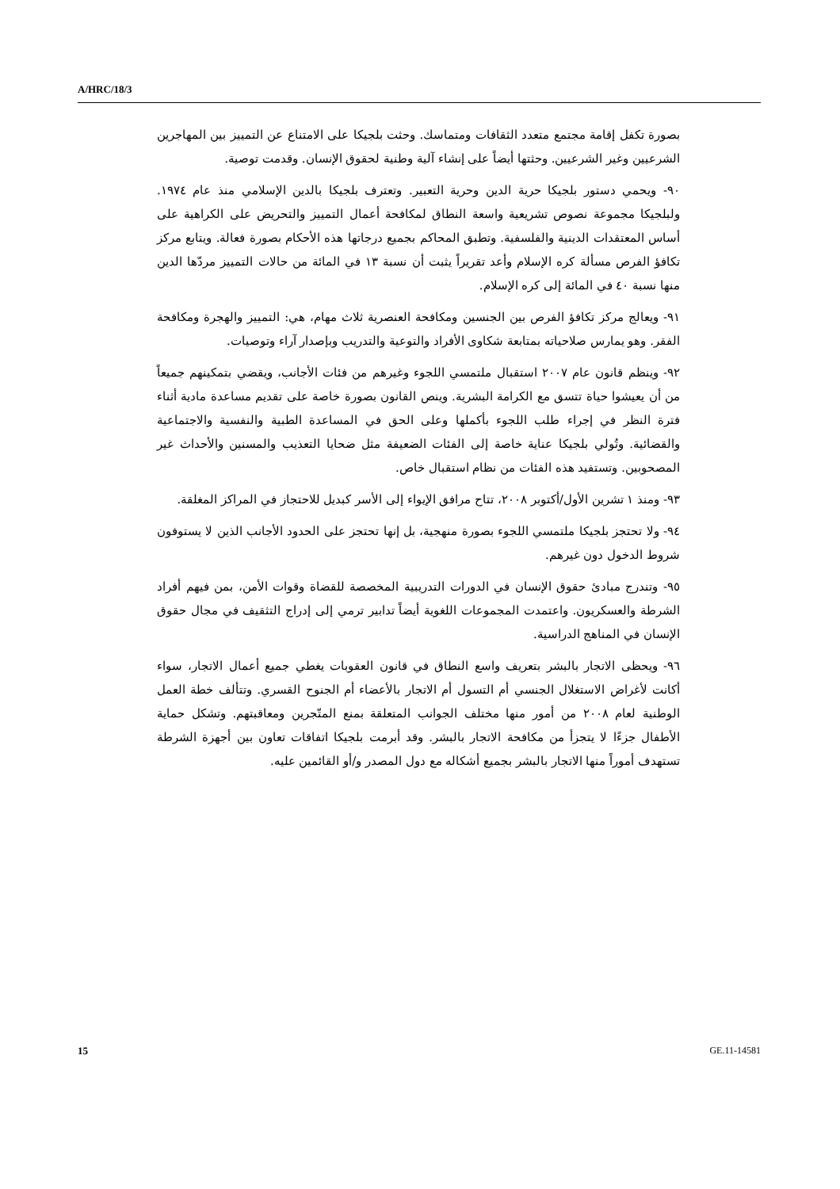A/HRC/18/3
بصورة تكفل إقامة مجتمع متعدد الثقافات ومتماسك. وحثت بلجيكا على الامتناع عن التمييز بين المهاجرين الشرعيين وغير الشرعيين. وحثتها أيضاً على إنشاء آلية وطنية لحقوق الإنسان. وقدمت توصية.
٩٠- ويحمي دستور بلجيكا حرية الدين وحرية التعبير. وتعترف بلجيكا بالدين الإسلامي منذ عام ١٩٧٤. ولبلجيكا مجموعة نصوص تشريعية واسعة النطاق لمكافحة أعمال التمييز والتحريض على الكراهية على أساس المعتقدات الدينية والفلسفية. وتطبق المحاكم بجميع درجاتها هذه الأحكام بصورة فعالة. ويتابع مركز تكافؤ الفرص مسألة كره الإسلام وأعد تقريراً يثبت أن نسبة ١٣ في المائة من حالات التمييز مردّها الدين منها نسبة ٤٠ في المائة إلى كره الإسلام.
٩١- ويعالج مركز تكافؤ الفرص بين الجنسين ومكافحة العنصرية ثلاث مهام، هي: التمييز والهجرة ومكافحة الفقر. وهو يمارس صلاحياته بمتابعة شكاوى الأفراد والتوعية والتدريب وبإصدار آراء وتوصيات.
٩٢- وينظم قانون عام ٢٠٠٧ استقبال ملتمسي اللجوء وغيرهم من فئات الأجانب، ويقضي بتمكينهم جميعاً من أن يعيشوا حياة تتسق مع الكرامة البشرية. وينص القانون بصورة خاصة على تقديم مساعدة مادية أثناء فترة النظر في إجراء طلب اللجوء بأكملها وعلى الحق في المساعدة الطبية والنفسية والاجتماعية والقضائية. وتُولي بلجيكا عناية خاصة إلى الفئات الضعيفة مثل ضحايا التعذيب والمسنين والأحداث غير المصحوبين. وتستفيد هذه الفئات من نظام استقبال خاص.
٩٣- ومنذ ١ تشرين الأول/أكتوبر ٢٠٠٨، تتاح مرافق الإيواء إلى الأسر كبديل للاحتجاز في المراكز المغلقة.
٩٤- ولا تحتجز بلجيكا ملتمسي اللجوء بصورة منهجية، بل إنها تحتجز على الحدود الأجانب الذين لا يستوفون شروط الدخول دون غيرهم.
٩٥- وتندرج مبادئ حقوق الإنسان في الدورات التدريبية المخصصة للقضاة وقوات الأمن، بمن فيهم أفراد الشرطة والعسكريون. واعتمدت المجموعات اللغوية أيضاً تدابير ترمي إلى إدراج التثقيف في مجال حقوق الإنسان في المناهج الدراسية.
٩٦- ويحظى الاتجار بالبشر بتعريف واسع النطاق في قانون العقوبات يغطي جميع أعمال الاتجار، سواء أكانت لأغراض الاستغلال الجنسي أم التسول أم الاتجار بالأعضاء أم الجنوح القسري. وتتألف خطة العمل الوطنية لعام ٢٠٠٨ من أمور منها مختلف الجوانب المتعلقة بمنع المتّجرين ومعاقبتهم. وتشكل حماية الأطفال جزءًا لا يتجزأ من مكافحة الاتجار بالبشر. وقد أبرمت بلجيكا اتفاقات تعاون بين أجهزة الشرطة تستهدف أموراً منها الاتجار بالبشر بجميع أشكاله مع دول المصدر و/أو القائمين عليه.
15 GE.11-14581